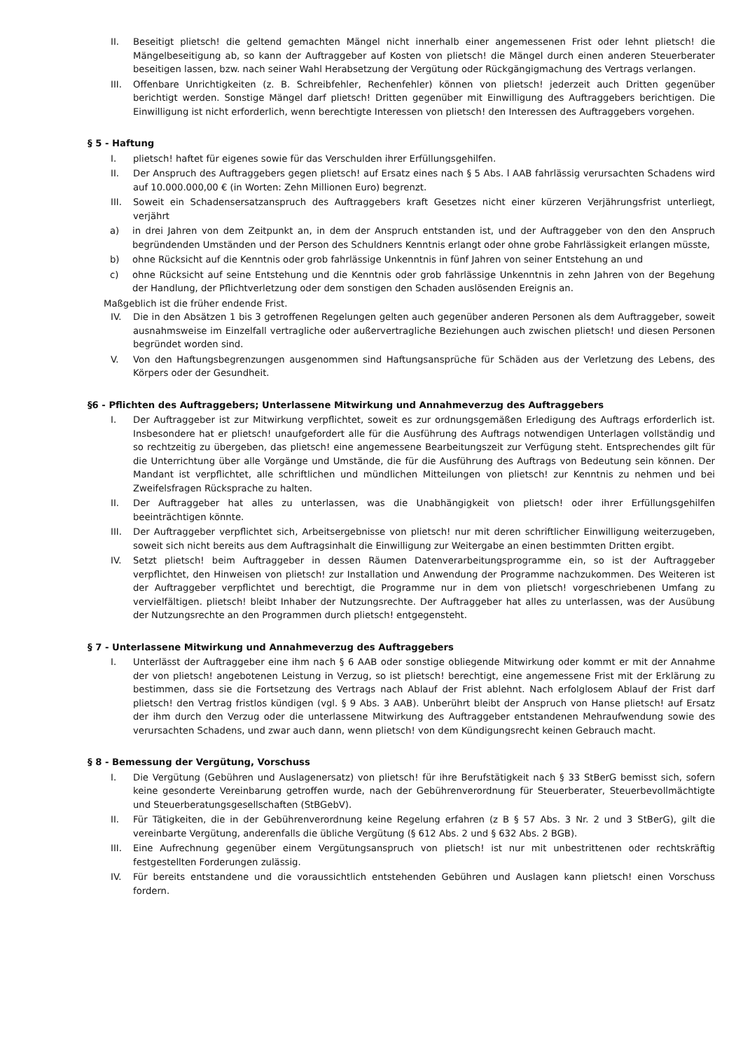II. Beseitigt plietsch! die geltend gemachten Mängel nicht innerhalb einer angemessenen Frist oder lehnt plietsch! die Mängelbeseitigung ab, so kann der Auftraggeber auf Kosten von plietsch! die Mängel durch einen anderen Steuerberater beseitigen lassen, bzw. nach seiner Wahl Herabsetzung der Vergütung oder Rückgängigmachung des Vertrags verlangen.
III. Offenbare Unrichtigkeiten (z. B. Schreibfehler, Rechenfehler) können von plietsch! jederzeit auch Dritten gegenüber berichtigt werden. Sonstige Mängel darf plietsch! Dritten gegenüber mit Einwilligung des Auftraggebers berichtigen. Die Einwilligung ist nicht erforderlich, wenn berechtigte Interessen von plietsch! den Interessen des Auftraggebers vorgehen.
§ 5 - Haftung
I. plietsch! haftet für eigenes sowie für das Verschulden ihrer Erfüllungsgehilfen.
II. Der Anspruch des Auftraggebers gegen plietsch! auf Ersatz eines nach § 5 Abs. l AAB fahrlässig verursachten Schadens wird auf 10.000.000,00 € (in Worten: Zehn Millionen Euro) begrenzt.
III. Soweit ein Schadensersatzanspruch des Auftraggebers kraft Gesetzes nicht einer kürzeren Verjährungsfrist unterliegt, verjährt
a) in drei Jahren von dem Zeitpunkt an, in dem der Anspruch entstanden ist, und der Auftraggeber von den den Anspruch begründenden Umständen und der Person des Schuldners Kenntnis erlangt oder ohne grobe Fahrlässigkeit erlangen müsste,
b) ohne Rücksicht auf die Kenntnis oder grob fahrlässige Unkenntnis in fünf Jahren von seiner Entstehung an und
c) ohne Rücksicht auf seine Entstehung und die Kenntnis oder grob fahrlässige Unkenntnis in zehn Jahren von der Begehung der Handlung, der Pflichtverletzung oder dem sonstigen den Schaden auslösenden Ereignis an.
Maßgeblich ist die früher endende Frist.
IV. Die in den Absätzen 1 bis 3 getroffenen Regelungen gelten auch gegenüber anderen Personen als dem Auftraggeber, soweit ausnahmsweise im Einzelfall vertragliche oder außervertragliche Beziehungen auch zwischen plietsch! und diesen Personen begründet worden sind.
V. Von den Haftungsbegrenzungen ausgenommen sind Haftungsansprüche für Schäden aus der Verletzung des Lebens, des Körpers oder der Gesundheit.
§6 - Pflichten des Auftraggebers; Unterlassene Mitwirkung und Annahmeverzug des Auftraggebers
I. Der Auftraggeber ist zur Mitwirkung verpflichtet, soweit es zur ordnungsgemäßen Erledigung des Auftrags erforderlich ist. Insbesondere hat er plietsch! unaufgefordert alle für die Ausführung des Auftrags notwendigen Unterlagen vollständig und so rechtzeitig zu übergeben, das plietsch! eine angemessene Bearbeitungszeit zur Verfügung steht. Entsprechendes gilt für die Unterrichtung über alle Vorgänge und Umstände, die für die Ausführung des Auftrags von Bedeutung sein können. Der Mandant ist verpflichtet, alle schriftlichen und mündlichen Mitteilungen von plietsch! zur Kenntnis zu nehmen und bei Zweifelsfragen Rücksprache zu halten.
II. Der Auftraggeber hat alles zu unterlassen, was die Unabhängigkeit von plietsch! oder ihrer Erfüllungsgehilfen beeinträchtigen könnte.
III. Der Auftraggeber verpflichtet sich, Arbeitsergebnisse von plietsch! nur mit deren schriftlicher Einwilligung weiterzugeben, soweit sich nicht bereits aus dem Auftragsinhalt die Einwilligung zur Weitergabe an einen bestimmten Dritten ergibt.
IV. Setzt plietsch! beim Auftraggeber in dessen Räumen Datenverarbeitungsprogramme ein, so ist der Auftraggeber verpflichtet, den Hinweisen von plietsch! zur Installation und Anwendung der Programme nachzukommen. Des Weiteren ist der Auftraggeber verpflichtet und berechtigt, die Programme nur in dem von plietsch! vorgeschriebenen Umfang zu vervielfältigen. plietsch! bleibt Inhaber der Nutzungsrechte. Der Auftraggeber hat alles zu unterlassen, was der Ausübung der Nutzungsrechte an den Programmen durch plietsch! entgegensteht.
§ 7 - Unterlassene Mitwirkung und Annahmeverzug des Auftraggebers
I. Unterlässt der Auftraggeber eine ihm nach § 6 AAB oder sonstige obliegende Mitwirkung oder kommt er mit der Annahme der von plietsch! angebotenen Leistung in Verzug, so ist plietsch! berechtigt, eine angemessene Frist mit der Erklärung zu bestimmen, dass sie die Fortsetzung des Vertrags nach Ablauf der Frist ablehnt. Nach erfolglosem Ablauf der Frist darf plietsch! den Vertrag fristlos kündigen (vgl. § 9 Abs. 3 AAB). Unberührt bleibt der Anspruch von Hanse plietsch! auf Ersatz der ihm durch den Verzug oder die unterlassene Mitwirkung des Auftraggeber entstandenen Mehraufwendung sowie des verursachten Schadens, und zwar auch dann, wenn plietsch! von dem Kündigungsrecht keinen Gebrauch macht.
§ 8 - Bemessung der Vergütung, Vorschuss
I. Die Vergütung (Gebühren und Auslagenersatz) von plietsch! für ihre Berufstätigkeit nach § 33 StBerG bemisst sich, sofern keine gesonderte Vereinbarung getroffen wurde, nach der Gebührenverordnung für Steuerberater, Steuerbevollmächtigte und Steuerberatungsgesellschaften (StBGebV).
II. Für Tätigkeiten, die in der Gebührenverordnung keine Regelung erfahren (z B § 57 Abs. 3 Nr. 2 und 3 StBerG), gilt die vereinbarte Vergütung, anderenfalls die übliche Vergütung (§ 612 Abs. 2 und § 632 Abs. 2 BGB).
III. Eine Aufrechnung gegenüber einem Vergütungsanspruch von plietsch! ist nur mit unbestrittenen oder rechtskräftig festgestellten Forderungen zulässig.
IV. Für bereits entstandene und die voraussichtlich entstehenden Gebühren und Auslagen kann plietsch! einen Vorschuss fordern.